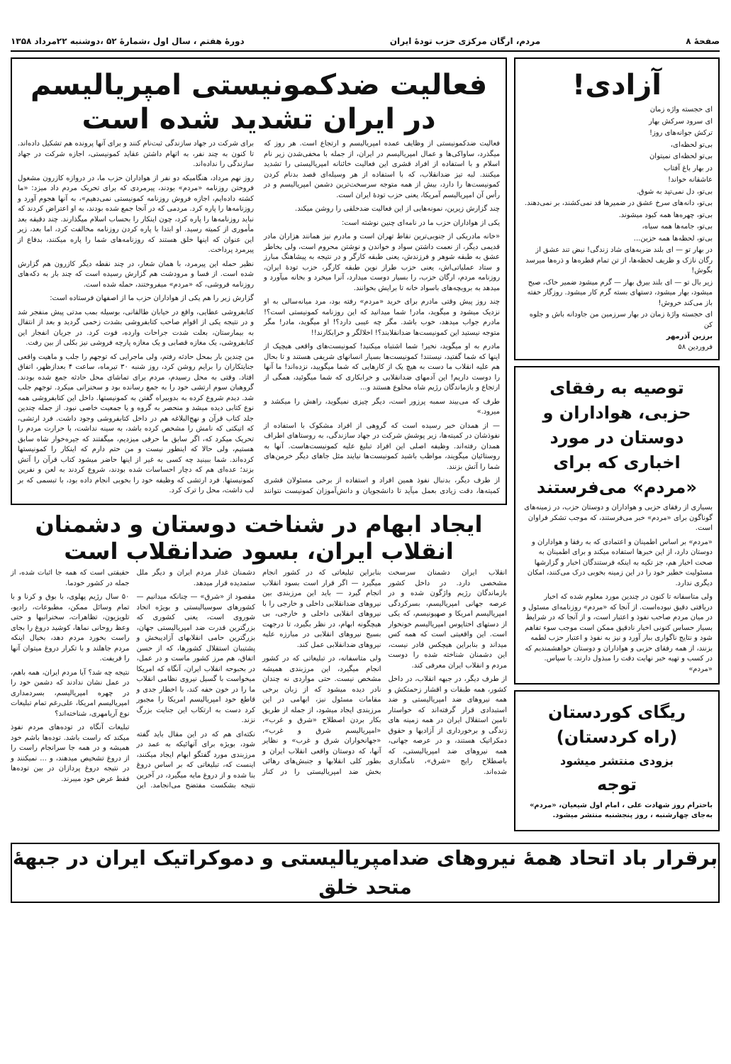صفحهٔ ۸ مردم، ارگان مرکزی حزب تودهٔ ایران دورهٔ هفتم ، سال اول ،شمارهٔ ۵۲ ،دوشنبه ۲۲مرداد ۱۳۵۸
آزادی!
ای خجسته واژه زمان
ای سرود سرکش بهار
ترکش جوانه‌های روز!
بی‌تو لحظه‌ای،
بی‌تو لحظه‌ای نمیتوان
در بهار باغ آفتاب
عاشقانه خواند!
بی‌تو، دل نمی‌تپد به شوق.
بی‌تو، دانه‌های سرخ عشق در ضمیرها قد نمی‌کشند، بر نمی‌دهند.
بی‌تو، چهره‌ها همه کبود میشوند.
بی‌تو، جامه‌ها همه سیاه،
بی‌تو، لحظه‌ها همه حزین...
در بهار تو — ای بلند ضربه‌های شاد زندگی! نبض تند عشق از رگان نازک و ظریف لحظه‌ها، از تن تمام قطره‌ها و ذره‌ها میرسد بگوش!
زیر بال تو — ای بلند بیرق بهار — گرم میشود ضمیر خاک، صبح میشود، بهار میشود، دستهای بسته گرم کار میشود. روزگار خفته باز می‌کند خروش!
ای خجسته واژهٔ زمان در بهار سرزمین من جاودانه باش و جلوه کن
برزین آذرمهر
فروردین ۵۸
توصیه به رفقای حزبی، هواداران و دوستان در مورد اخباری که برای «مردم» می‌فرستند
بسیاری از رفقای حزبی و هواداران و دوستان حزب، در زمینه‌های گوناگون برای «مردم» خبر می‌فرستند، که موجب تشکر فراوان است.
«مردم» بر اساس اطمینان و اعتمادی که به رفقا و هواداران و دوستان دارد، از این خبرها استفاده میکند و برای اطمینان به صحت اخبار هم، جز تکیه به اینکه فرستندگان اخبار و گزارشها مسئولیت خطیر خود را در این زمینه بخوبی درک می‌کنند، امکان دیگری ندارد.
ولی متاسفانه تا کنون در چندین مورد معلوم شده که اخبار دریافتی دقیق نبوده‌است. از آنجا که «مردم» روزنامه‌ای مسئول و در میان مردم صاحب نفوذ و اعتبار است، و از آنجا که در شرایط بسیار حساس کنونی اخبار نادقیق ممکن است موجب سوء تفاهم شود و نتایج ناگواری ببار آورد و نیز به نفوذ و اعتبار حزب لطمه بزنند، از همه رفقای حزبی و هواداران و دوستان خواهشمندیم که در کسب و تهیه خبر نهایت دقت را مبذول دارند. با سپاس. «مردم»
ریگای کوردستان
(راه کردستان)
بزودی منتشر میشود
توجه
باحترام روز شهادت علی ، امام اول شیعیان، «مردم» به‌جای چهارشنبه ، روز پنجشنبه منتشر میشود.
فعالیت ضدکمونیستی امپریالیسم
در ایران تشدید شده است
فعالیت ضدکمونیستی از وظایف عمده امپریالیسم و ارتجاع است. هر روز که میگذرد، ساواکی‌ها و عمال امپریالیسم در ایران، از جمله با مخفی‌شدن زیر نام اسلام و با استفاده از افراد قشری این فعالیت خائنانه امپریالیستی را تشدید میکنند. لبه تیز ضدانقلاب، که با استفاده از هر وسیله‌ای قصد بدنام کردن کمونیست‌ها را دارد، بیش از همه متوجه سرسخت‌ترین دشمن امپریالیسم و در رأس آن امپریالیسم آمریکا، یعنی حزب تودهٔ ایران است.
چند گزارش زیرین، نمونه‌هایی از این فعالیت ضدخلقی را روشن میکند.
یکی از هواداران حزب ما در نامه‌ای چنین نوشته است:
«خانه مادریکی از جنوبی‌ترین نقاط تهران است و مادرم نیز همانند هزاران مادر قدیمی دیگر، از نعمت داشتن سواد و خواندن و نوشتن محروم است، ولی بخاطر عشق به طبقه شوهر و فرزندش، یعنی طبقه کارگر و در نتیجه به پیشاهنگ مبارز و ستاد عملیاتی‌اش، یعنی حزب طراز نوین طبقه کارگر، حزب تودهٔ ایران، روزنامه مردم، ارگان حزب، را بسیار دوست میدارد، آنرا میخرد و بخانه میآورد و میدهد به بروبچه‌های باسواد خانه تا برایش بخوانند.
چند روز پیش وقتی مادرم برای خرید «مردم» رفته بود، مرد میانه‌سالی به او نزدیک میشود و میگوید، مادر! شما میدانید که این روزنامه کمونیستی است؟! مادرم جواب میدهد، خوب باشد. مگر چه عیبی دارد؟! او میگوید، مادر! مگر متوجه نیستید این کمونیست‌ها ضدانقلابند؟! اخلالگر و خرابکارند!!
مادرم به او میگوید، نخیر! شما اشتباه میکنید! کمونیست‌های واقعی هیچیک از اینها که شما گفتید، نیستند! کمونیست‌ها بسیار انسانهای شریفی هستند و تا بحال هم علیه انقلاب ما دست به هیچ یک از کارهایی که شما میگویید، نزده‌اند! ما آنها را دوست داریم! این آدمهای ضدانقلابی و خرابکاری که شما میگوئید، همگی از ارتجاع و بازماندگان رژیم شاه مخلوع هستند و...
طرف که می‌بیند سمبه پرزور است، دیگر چیزی نمیگوید، راهش را میکشد و میرود.»
— از همدان خبر رسیده است که گروهی از افراد مشکوک با استفاده از نفوذشان در کمیته‌ها، زیر پوشش شرکت در جهاد سازندگی، به روستاهای اطراف همدان رفته‌اند. وظیفه اصلی این افراد تبلیغ علیه کمونیست‌هاست. آنها به روستائیان میگویند، مواظب باشید کمونیست‌ها نیایند مثل جاهای دیگر خرمن‌های شما را آتش بزنند.
از طرف دیگر، بدنبال نفوذ همین افراد و استفاده از برخی مسئولان قشری کمیته‌ها، دقت زیادی بعمل میآید تا دانشجویان و دانش‌آموزان کمونیست نتوانند برای شرکت در جهاد سازندگی ثبت‌نام کنند و برای آنها پرونده هم تشکیل داده‌اند. تا کنون به چند نفر، به اتهام داشتن عقاید کمونیستی، اجازه شرکت در جهاد سازندگی را نداده‌اند.
روز نهم مرداد، هنگامیکه دو نفر از هواداران حزب ما، در دروازه کازرون مشغول فروختن روزنامه «مردم» بودند، پیرمردی که برای تحریک مردم داد میزد: «ما کشته داده‌ایم، اجازه فروش روزنامه کمونیستی نمی‌دهیم»، به آنها هجوم آورد و روزنامه‌ها را پاره کرد. مردمی که در آنجا جمع شده بودند، به او اعتراض کردند که نباید روزنامه‌ها را پاره کرد، چون اینکار را بحساب اسلام میگذارند. چند دقیقه بعد مأموری از کمیته رسید. او ابتدا با پاره کردن روزنامه مخالفت کرد، اما بعد، زیر این عنوان که اینها خلق هستند که روزنامه‌های شما را پاره میکنند، بدفاع از پیرمرد پرداخت.
نظیر حمله این پیرمرد، با همان شعار، در چند نقطه دیگر کازرون هم گزارش شده است. از فسا و مرودشت هم گزارش رسیده است که چند بار به دکه‌های روزنامه فروشی، که «مردم» میفروختند، حمله شده است.
گزارش زیر را هم یکی از هواداران حزب ما از اصفهان فرستاده است:
کتابفروشی عطایی، واقع در خیابان طالقانی، بوسیله بمب مدتی پیش منفجر شد و در نتیجه یکی از اقوام صاحب کتابفروشی بشدت زخمی گردید و بعد از انتقال به بیمارستان، بعلت شدت جراحات وارده، فوت کرد. در جریان انفجار این کتابفروشی، یک مغازه قصابی و یک مغازه پارچه فروشی نیز بکلی از بین رفت.
من چندین بار بمحل حادثه رفتم، ولی ماجرایی که توجهم را جلب و ماهیت واقعی جنایتکاران را برایم روشن کرد، روز شنبه ۳۰ تیرماه، ساعت ۴ بعدازظهر، اتفاق افتاد. وقتی به محل رسیدم، مردم برای تماشای محل حادثه جمع شده بودند. گروهبان سوم ارتشی خود را به جمع رسانده بود و سخنرانی میکرد. توجهم جلب شد. دیدم شروع کرده به بدوبیراه گفتن به کمونیستها. داخل این کتابفروشی همه نوع کتابی دیده میشد و منحصر به گروه و یا جمعیت خاصی نبود. از جمله چندین جلد کتاب قرآن و نهج‌البلاغه هم در داخل کتابفروشی وجود داشت. فرد ارتشی، که اتیکتی که نامش را مشخص کرده باشد، به سینه نداشت، با حرارت مردم را تحریک میکرد که، اگر سابق ما حرفی میزدیم، میگفتند که جیره‌خوار شاه سابق هستیم، ولی حالا که اینطور نیست و من حتم دارم که اینکار را کمونیستها کرده‌اند. شما ببینید چه کسی به غیر از اینها حاضر میشود کتاب قرآن را آتش بزند؛ عده‌ای هم که دچار احساسات شده بودند، شروع کردند به لعن و نفرین کمونیستها. فرد ارتشی که وظیفه خود را بخوبی انجام داده بود، با تبسمی که بر لب داشت، محل را ترک کرد.
ایجاد ابهام در شناخت دوستان و دشمنان انقلاب ایران، بسود ضدانقلاب است
انقلاب ایران دشمنان سرسخت مشخصی دارد. در داخل کشور بازماندگان رژیم واژگون شده و در عرصه جهانی امپریالیسم، بسرکردگی امپریالیسم امریکا و صهیونیسم، که یکی از دستهای اختاپوس امپریالیسم خونخوار است. این واقعیتی است که همه کس میداند و بنابراین هیچکس قادر نیست، این دشمنان شناخته شده را دوست مردم و انقلاب ایران معرفی کند.
از طرف دیگر، در جبهه انقلاب، در داخل کشور، همه طبقات و اقشار زحمتکش و همه نیروهای ضد امپریالیستی و ضد استبدادی قرار گرفته‌اند که خواستار تامین استقلال ایران در همه زمینه های زندگی و برخورداری از آزادیها و حقوق دمکراتیک هستند، و در عرصه جهانی، همه نیروهای ضد امپریالیستی، که باصطلاح رایج «شرق»، نامگذاری شده‌اند.
بنابراین تبلیغاتی که در کشور انجام میگیرد — اگر قرار است بسود انقلاب انجام گیرد — باید این مرزبندی بین نیروهای ضدانقلابی داخلی و خارجی را با نیروهای انقلابی داخلی و خارجی، بی هیچگونه ابهام، در نظر بگیرد، تا درجهت بسیج نیروهای انقلابی در مبارزه علیه نیروهای ضدانقلابی عمل کند.
ولی متاسفانه، در تبلیغاتی که در کشور انجام میگیرد، این مرزبندی همیشه مشخص نیست. حتی مواردی نه چندان نادر دیده میشود که از زبان برخی مقامات مسئول نیز، ابهامی در این مرزبندی ایجاد میشود، از جمله از طریق بکار بردن اصطلاح «شرق و غرب»، «امپریالیسم شرق و غرب»، «جهانخواران شرق و غرب» و نظایر آنها، که دوستان واقعی انقلاب ایران و بطور کلی انقلابها و جنبش‌های رهائی بخش ضد امپریالیستی را در کنار دشمنان غدار مردم ایران و دیگر ملل ستمدیده قرار میدهد.
مقصود از «شرق» — چنانکه میدانیم — کشورهای سوسیالیستی و بویژه اتحاد شوروی است، یعنی کشوری که بزرگترین قدرت ضد امپریالیستی جهان، بزرگترین حامی انقلابهای آزادیبخش و پشتیبان استقلال کشورها، که از حسن اتفاق، هم مرز کشور ماست و در عمل، در بحبوحه انقلاب ایران، آنگاه که امریکا میخواست با گسیل نیروی نظامی انقلاب ما را در خون خفه کند، با اخطار جدی و قاطع خود امپریالیسم امریکا را مجبور کرد دست به ارتکاب این جنایت بزرگ نزند.
نکته‌ای هم که در این مقال باید گفته شود، بویژه برای آنهائیکه به عمد در مرزبندی مورد گفتگو ابهام ایجاد میکنند، اینست که، تبلیغاتی که بر اساس دروغ بنا شده و از دروغ مایه میگیرد، در آخرین نتیجه بشکست مفتضح می‌انجامد. این حقیقتی است که همه جا اثبات شده، از جمله در کشور خودما.
۵۰ سال رژیم پهلوی، با بوق و کرنا و با تمام وسائل ممکن، مطبوعات، رادیو، تلویزیون، تظاهرات، سخنرانیها و حتی وعظ روحانی نماها، کوشید دروغ را بجای راست بخورد مردم دهد، بخیال اینکه مردم جاهلند و با تکرار دروغ میتوان آنها را فریفت.
نتیجه چه شد؟ آیا مردم ایران، همه باهم، در عمل نشان ندادند که دشمن خود را در چهره امپریالیسم، بسردمداری امپریالیسم امریکا، علی‌رغم تمام تبلیغات نوع آریامهری، شناخته‌اند؟
تبلیغات آنگاه در توده‌های مردم نفوذ میکند که راست باشد. توده‌ها باشم خود همیشه و در همه جا سرانجام راست را از دروغ تشخیص میدهند، و ... نمیکنند و در نتیجه دروغ پردازان در بین توده‌ها فقط عرض خود میبرند.
برقرار باد اتحاد همهٔ نیروهای ضدامپریالیستی و دموکراتیک ایران در جبههٔ متحد خلق